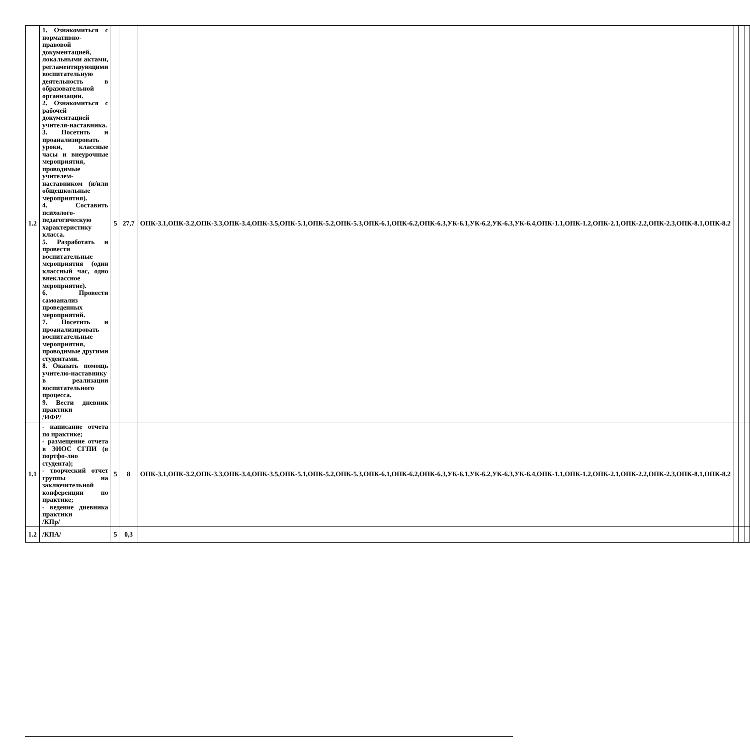| 1.2 | 1. Ознакомиться с нормативно-правовой документацией, локальными актами, регламентирующими воспитательную деятельность в образовательной организации. 2. Ознакомиться с рабочей документацией учителя-наставника. 3. Посетить и проанализировать уроки, классные часы и внеурочные мероприятия, проводимые учителем-наставником (и/или общешкольные мероприятия). 4. Составить психолого-педагогическую характеристику класса. 5. Разработать и провести воспитательные мероприятия (один классный час, одно внеклассное мероприятие). 6. Провести самоанализ проведенных мероприятий. 7. Посетить и проанализировать воспитательные мероприятия, проводимые другими студентами. 8. Оказать помощь учителю-наставнику в реализации воспитательного процесса. 9. Вести дневник практики /ИФР/ | 5 | 27,7 | ОПК-3.1,ОПК-3.2,ОПК-3.3,ОПК-3.4,ОПК-3.5,ОПК-5.1,ОПК-5.2,ОПК-5.3,ОПК-6.1,ОПК-6.2,ОПК-6.3,УК-6.1,УК-6.2,УК-6.3,УК-6.4,ОПК-1.1,ОПК-1.2,ОПК-2.1,ОПК-2.2,ОПК-2.3,ОПК-8.1,ОПК-8.2 | | | |
| 1.1 | - написание отчета по практике; - размещение отчета в ЭИОС СГПИ (в портфо-лио студента); - творческий отчет группы на заключительной конференции по практике; - ведение дневника практики /КПр/ | 5 | 8 | ОПК-3.1,ОПК-3.2,ОПК-3.3,ОПК-3.4,ОПК-3.5,ОПК-5.1,ОПК-5.2,ОПК-5.3,ОПК-6.1,ОПК-6.2,ОПК-6.3,УК-6.1,УК-6.2,УК-6.3,УК-6.4,ОПК-1.1,ОПК-1.2,ОПК-2.1,ОПК-2.2,ОПК-2.3,ОПК-8.1,ОПК-8.2 | | | |
| 1.2 | /КПА/ | 5 | 0,3 | | | | |